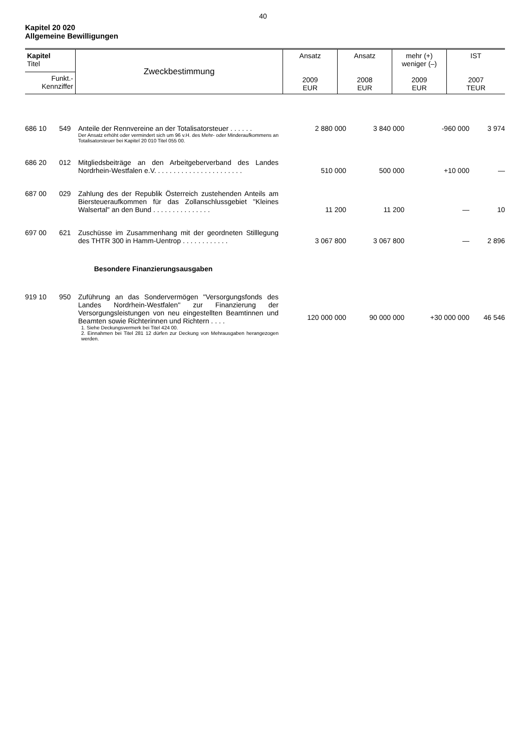40
Kapitel 20 020
Allgemeine Bewilligungen
| Kapitel Titel | Zweckbestimmung | Ansatz 2009 EUR | Ansatz 2008 EUR | mehr (+) weniger (–) 2009 EUR | IST 2007 TEUR |
| --- | --- | --- | --- | --- | --- |
| Funkt.- Kennziffer | | | | | |
| 686 10 | 549 | Anteile der Rennvereine an der Totalisatorsteuer . . . . . . Der Ansatz erhöht oder vermindert sich um 96 v.H. des Mehr- oder Minderaufkommens an Totalisatorsteuer bei Kapitel 20 010 Titel 055 00. | 2 880 000 | 3 840 000 | -960 000 | 3 974 |
| 686 20 | 012 | Mitgliedsbeiträge an den Arbeitgeberverband des Landes Nordrhein-Westfalen e.V. . . . . . . . . . . . . . . . . . . . . . . | 510 000 | 500 000 | +10 000 | — |
| 687 00 | 029 | Zahlung des der Republik Österreich zustehenden Anteils am Biersteueraufkommen für das Zollanschlussgebiet "Kleines Walsertal" an den Bund . . . . . . . . . . . . . . . | 11 200 | 11 200 | — | 10 |
| 697 00 | 621 | Zuschüsse im Zusammenhang mit der geordneten Stilllegung des THTR 300 in Hamm-Uentrop . . . . . . . . . . . . | 3 067 800 | 3 067 800 | — | 2 896 |
| Besondere Finanzierungsausgaben | | | | | | |
| 919 10 | 950 | Zuführung an das Sondervermögen "Versorgungsfonds des Landes Nordrhein-Westfalen" zur Finanzierung der Versorgungsleistungen von neu eingestellten Beamtinnen und Beamten sowie Richterinnen und Richtern . . . . 1. Siehe Deckungsvermerk bei Titel 424 00. 2. Einnahmen bei Titel 281 12 dürfen zur Deckung von Mehrausgaben herangezogen werden. | 120 000 000 | 90 000 000 | +30 000 000 | 46 546 |